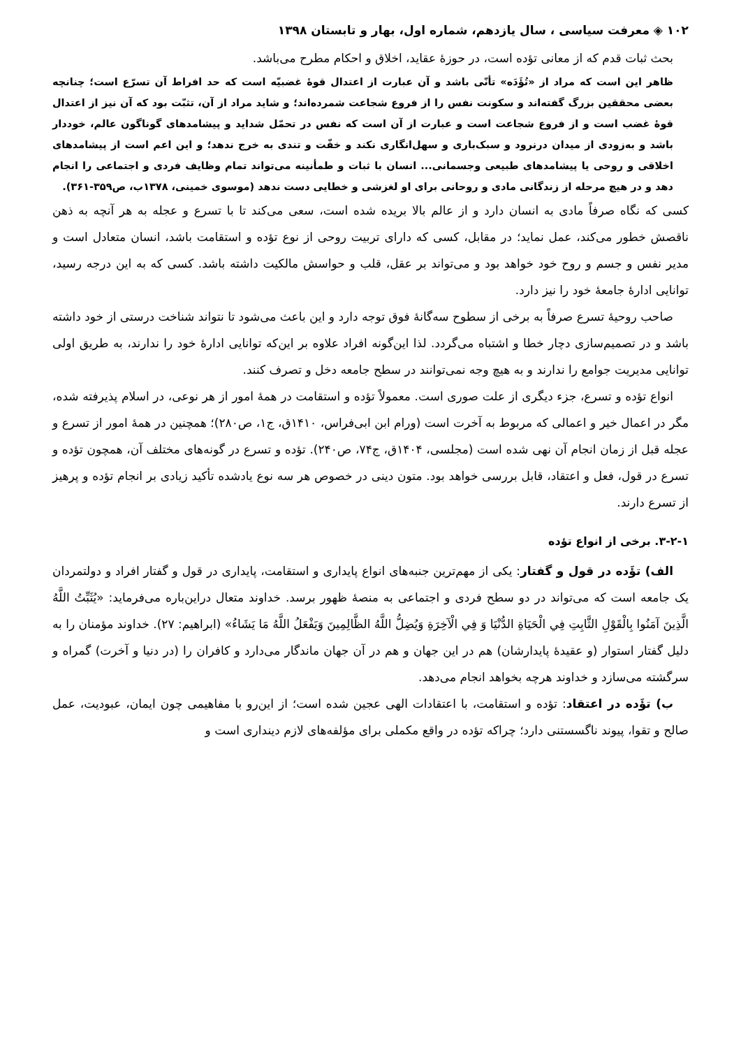۱۰۲ ◈ معرفت سیاسی ، سال یازدهم، شماره اول، بهار و تابستان ۱۳۹۸
بحث ثبات قدم که از معانی تؤده است، در حوزهٔ عقاید، اخلاق و احکام مطرح می‌باشد.
ظاهر این است که مراد از «تُؤَدَه» تأنّی باشد و آن عبارت از اعتدال قوهٔ غضبیّه است که حد افراط آن تسرّع است؛ چنانچه بعضی محققین بزرگ گفته‌اند و سکونت نفس را از فروع شجاعت شمرده‌اند؛ و شاید مراد از آن، تثبّت بود که آن نیز از اعتدال قوهٔ غضب است و از فروع شجاعت است و عبارت از آن است که نفس در تحمّل شداید و پیشامدهای گوناگون عالم، خوددار باشد و به‌زودی از میدان درنرود و سبک‌باری و سهل‌انگاری نکند و خفّت و تندی به خرج ندهد؛ و این اعم است از پیشامدهای اخلاقی و روحی یا پیشامدهای طبیعی وجسمانی... انسان با ثبات و طمأنینه می‌تواند تمام وظایف فردی و اجتماعی را انجام دهد و در هیچ مرحله از زندگانی مادی و روحانی برای او لغزشی و خطایی دست ندهد (موسوی خمینی، ۱۳۷۸ب، ص۳۵۹-۳۶۱).
کسی که نگاه صرفاً مادی به انسان دارد و از عالم بالا بریده شده است، سعی می‌کند تا با تسرع و عجله به هر آنچه به ذهن ناقصش خطور می‌کند، عمل نماید؛ در مقابل، کسی که دارای تربیت روحی از نوع تؤده و استقامت باشد، انسان متعادل است و مدیر نفس و جسم و روح خود خواهد بود و می‌تواند بر عقل، قلب و حواسش مالکیت داشته باشد. کسی که به این درجه رسید، توانایی ادارهٔ جامعهٔ خود را نیز دارد.
صاحب روحیهٔ تسرع صرفاً به برخی از سطوح سه‌گانهٔ فوق توجه دارد و این باعث می‌شود تا نتواند شناخت درستی از خود داشته باشد و در تصمیم‌سازی دچار خطا و اشتباه می‌گردد. لذا این‌گونه افراد علاوه بر این‌که توانایی ادارهٔ خود را ندارند، به طریق اولی توانایی مدیریت جوامع را ندارند و به هیچ وجه نمی‌توانند در سطح جامعه دخل و تصرف کنند.
انواع تؤده و تسرع، جزء دیگری از علت صوری است. معمولاً تؤده و استقامت در همهٔ امور از هر نوعی، در اسلام پذیرفته شده، مگر در اعمال خیر و اعمالی که مربوط به آخرت است (ورام ابن ابی‌فراس، ۱۴۱۰ق، ج۱، ص۲۸۰)؛ همچنین در همهٔ امور از تسرع و عجله قبل از زمان انجام آن نهی شده است (مجلسی، ۱۴۰۴ق، ج۷۴، ص۲۴۰). تؤده و تسرع در گونه‌های مختلف آن، همچون تؤده و تسرع در قول، فعل و اعتقاد، قابل بررسی خواهد بود. متون دینی در خصوص هر سه نوع یادشده تأکید زیادی بر انجام تؤده و پرهیز از تسرع دارند.
۳-۲-۱. برخی از انواع تؤده
الف) تؤَده در قول و گفتار: یکی از مهم‌ترین جنبه‌های انواع پایداری و استقامت، پایداری در قول و گفتار افراد و دولتمردان یک جامعه است که می‌تواند در دو سطح فردی و اجتماعی به منصهٔ ظهور برسد. خداوند متعال دراین‌باره می‌فرماید: «يُثَبِّتُ اللَّهُ الَّذِينَ آمَنُوا بِالْقَوْلِ الثَّابِتِ فِي الْحَيَاةِ الدُّنْيَا وَ فِي الْآخِرَةِ وَيُضِلُّ اللَّهُ الظَّالِمِينَ وَيَفْعَلُ اللَّهُ مَا يَشَاءُ» (ابراهیم: ۲۷). خداوند مؤمنان را به دلیل گفتار استوار (و عقیدهٔ پایدارشان) هم در این جهان و هم در آن جهان ماندگار می‌دارد و کافران را (در دنیا و آخرت) گمراه و سرگشته می‌سازد و خداوند هرچه بخواهد انجام می‌دهد.
ب) تؤَده در اعتقاد: تؤده و استقامت، با اعتقادات الهی عجین شده است؛ از این‌رو با مفاهیمی چون ایمان، عبودیت، عمل صالح و تقوا، پیوند ناگسستنی دارد؛ چراکه تؤده در واقع مکملی برای مؤلفه‌های لازم دینداری است و